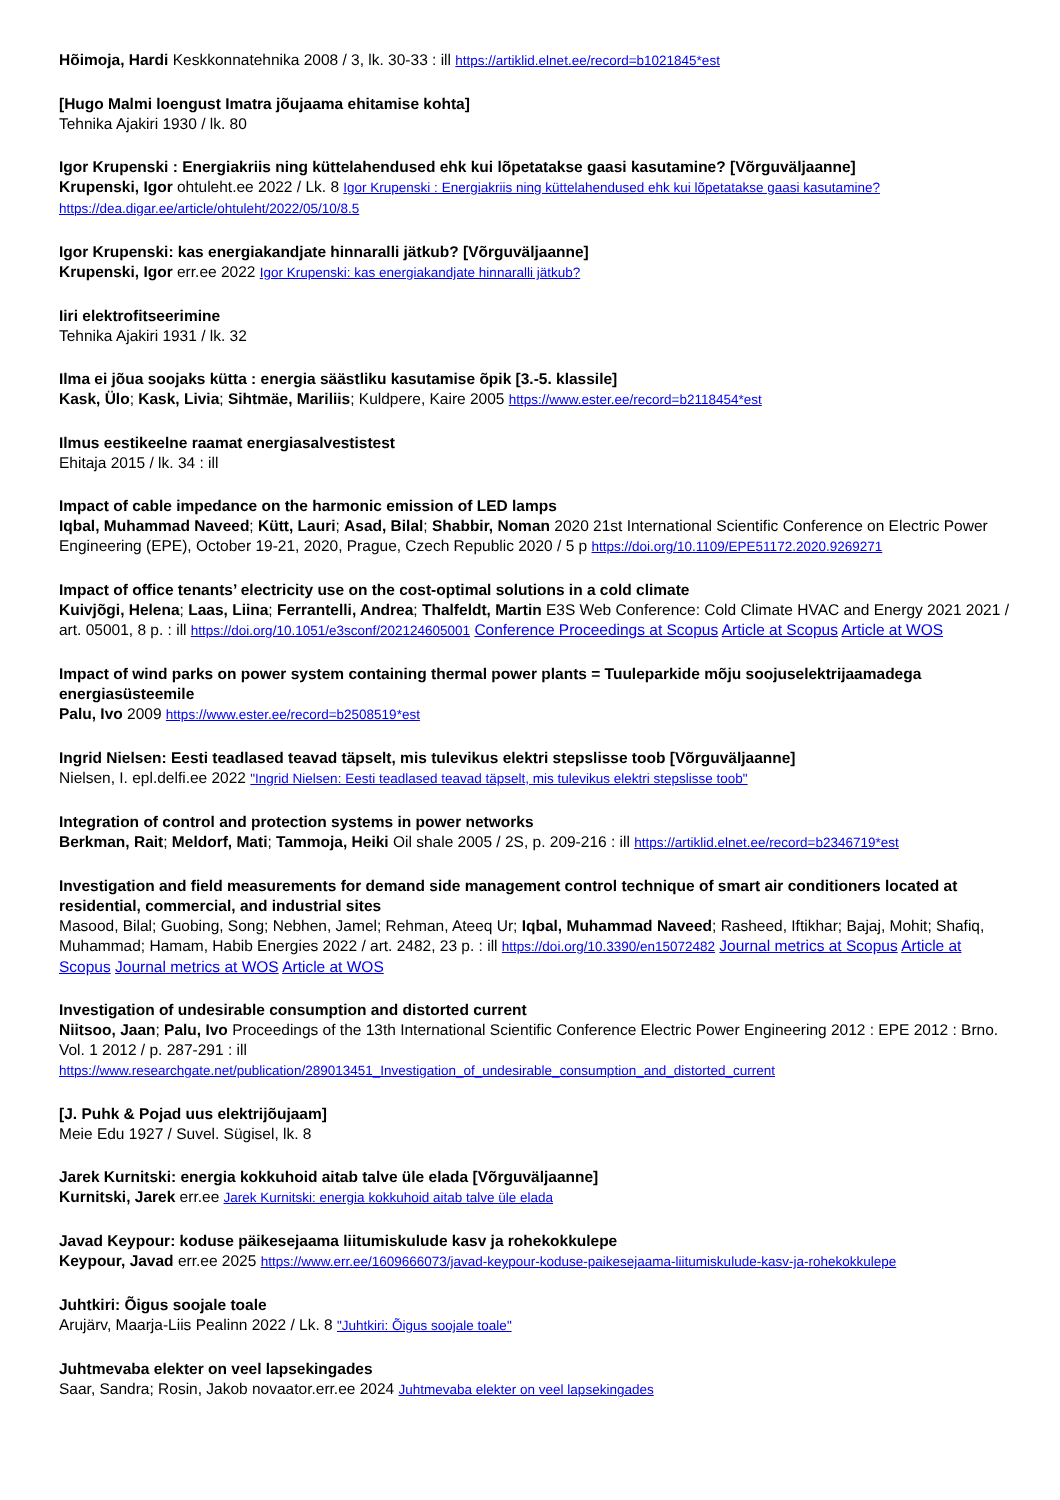Hõimoja, Hardi Keskkonnatehnika 2008 / 3, lk. 30-33 : ill https://artiklid.elnet.ee/record=b1021845*est
[Hugo Malmi loengust Imatra jõujaama ehitamise kohta]
Tehnika Ajakiri 1930 / lk. 80
Igor Krupenski : Energiakriis ning küttelahendused ehk kui lõpetatakse gaasi kasutamine? [Võrguväljaanne]
Krupenski, Igor ohtuleht.ee 2022 / Lk. 8 Igor Krupenski : Energiakriis ning küttelahendused ehk kui lõpetatakse gaasi kasutamine? https://dea.digar.ee/article/ohtuleht/2022/05/10/8.5
Igor Krupenski: kas energiakandjate hinnaralli jätkub? [Võrguväljaanne]
Krupenski, Igor err.ee 2022 Igor Krupenski: kas energiakandjate hinnaralli jätkub?
Iiri elektrofitseerimine
Tehnika Ajakiri 1931 / lk. 32
Ilma ei jõua soojaks kütta : energia säästliku kasutamise õpik [3.-5. klassile]
Kask, Ülo; Kask, Livia; Sihtmäe, Mariliis; Kuldpere, Kaire 2005 https://www.ester.ee/record=b2118454*est
Ilmus eestikeelne raamat energiasalvestistest
Ehitaja 2015 / lk. 34 : ill
Impact of cable impedance on the harmonic emission of LED lamps
Iqbal, Muhammad Naveed; Kütt, Lauri; Asad, Bilal; Shabbir, Noman 2020 21st International Scientific Conference on Electric Power Engineering (EPE), October 19-21, 2020, Prague, Czech Republic 2020 / 5 p https://doi.org/10.1109/EPE51172.2020.9269271
Impact of office tenants’ electricity use on the cost-optimal solutions in a cold climate
Kuivjõgi, Helena; Laas, Liina; Ferrantelli, Andrea; Thalfeldt, Martin E3S Web Conference: Cold Climate HVAC and Energy 2021 2021 / art. 05001, 8 p. : ill https://doi.org/10.1051/e3sconf/202124605001 Conference Proceedings at Scopus Article at Scopus Article at WOS
Impact of wind parks on power system containing thermal power plants = Tuuleparkide mõju soojuselektrijaamadega energiasüsteemile
Palu, Ivo 2009 https://www.ester.ee/record=b2508519*est
Ingrid Nielsen: Eesti teadlased teavad täpselt, mis tulevikus elektri stepslisse toob [Võrguväljaanne]
Nielsen, I. epl.delfi.ee 2022 "Ingrid Nielsen: Eesti teadlased teavad täpselt, mis tulevikus elektri stepslisse toob"
Integration of control and protection systems in power networks
Berkman, Rait; Meldorf, Mati; Tammoja, Heiki Oil shale 2005 / 2S, p. 209-216 : ill https://artiklid.elnet.ee/record=b2346719*est
Investigation and field measurements for demand side management control technique of smart air conditioners located at residential, commercial, and industrial sites
Masood, Bilal; Guobing, Song; Nebhen, Jamel; Rehman, Ateeq Ur; Iqbal, Muhammad Naveed; Rasheed, Iftikhar; Bajaj, Mohit; Shafiq, Muhammad; Hamam, Habib Energies 2022 / art. 2482, 23 p. : ill https://doi.org/10.3390/en15072482 Journal metrics at Scopus Article at Scopus Journal metrics at WOS Article at WOS
Investigation of undesirable consumption and distorted current
Niitsoo, Jaan; Palu, Ivo Proceedings of the 13th International Scientific Conference Electric Power Engineering 2012 : EPE 2012 : Brno. Vol. 1 2012 / p. 287-291 : ill
https://www.researchgate.net/publication/289013451_Investigation_of_undesirable_consumption_and_distorted_current
[J. Puhk & Pojad uus elektrijõujaam]
Meie Edu 1927 / Suvel. Sügisel, lk. 8
Jarek Kurnitski: energia kokkuhoid aitab talve üle elada [Võrguväljaanne]
Kurnitski, Jarek err.ee Jarek Kurnitski: energia kokkuhoid aitab talve üle elada
Javad Keypour: koduse päikesejaama liitumiskulude kasv ja rohekokkulepe
Keypour, Javad err.ee 2025 https://www.err.ee/1609666073/javad-keypour-koduse-paikesejaama-liitumiskulude-kasv-ja-rohekokkulepe
Juhtkiri: Õigus soojale toale
Arujärv, Maarja-Liis Pealinn 2022 / Lk. 8 "Juhtkiri: Õigus soojale toale"
Juhtmevaba elekter on veel lapsekingades
Saar, Sandra; Rosin, Jakob novaator.err.ee 2024 Juhtmevaba elekter on veel lapsekingades